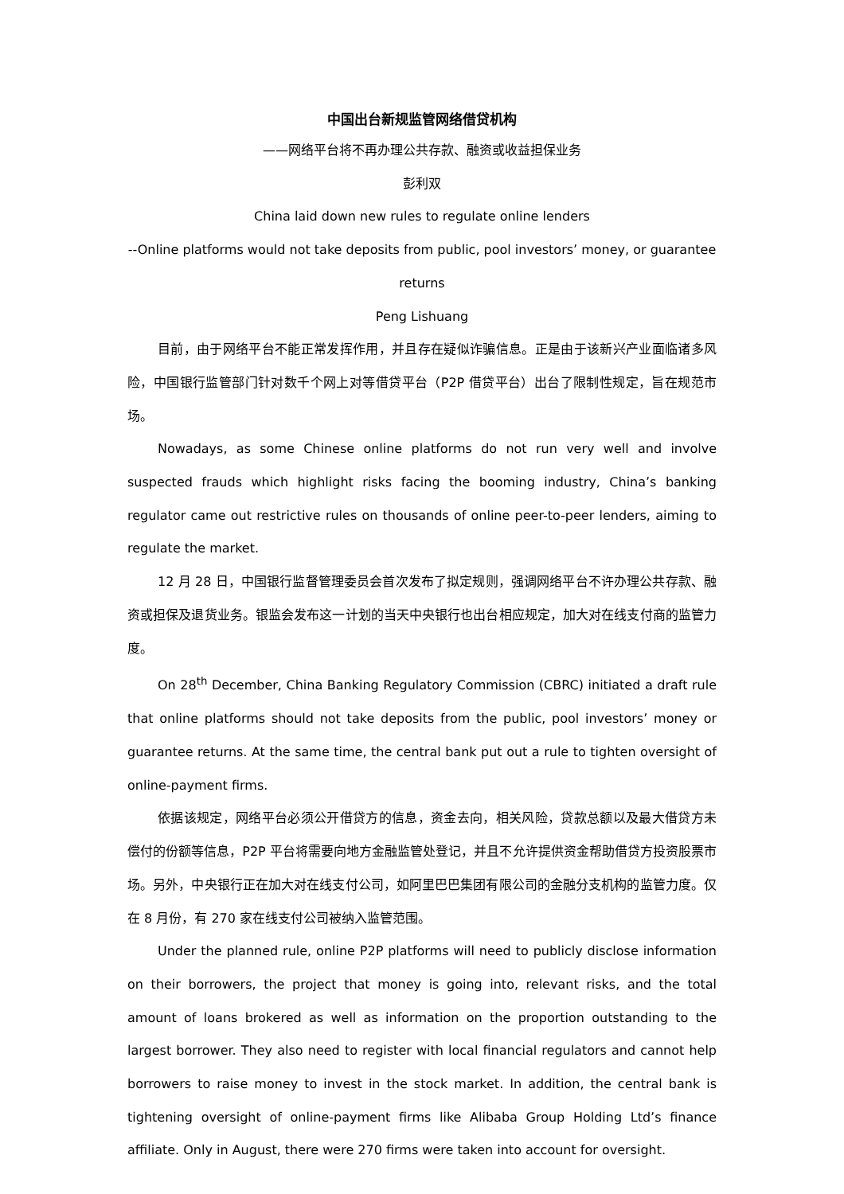中国出台新规监管网络借贷机构
——网络平台将不再办理公共存款、融资或收益担保业务
彭利双
China laid down new rules to regulate online lenders
--Online platforms would not take deposits from public, pool investors’ money, or guarantee returns
Peng Lishuang
目前，由于网络平台不能正常发挥作用，并且存在疑似诈骗信息。正是由于该新兴产业面临诸多风险，中国银行监管部门针对数千个网上对等借贷平台（P2P 借贷平台）出台了限制性规定，旨在规范市场。
Nowadays, as some Chinese online platforms do not run very well and involve suspected frauds which highlight risks facing the booming industry, China’s banking regulator came out restrictive rules on thousands of online peer-to-peer lenders, aiming to regulate the market.
12 月 28 日，中国银行监督管理委员会首次发布了拟定规则，强调网络平台不许办理公共存款、融资或担保及退货业务。银监会发布这一计划的当天中央银行也出台相应规定，加大对在线支付商的监管力度。
On 28<sup>th</sup> December, China Banking Regulatory Commission (CBRC) initiated a draft rule that online platforms should not take deposits from the public, pool investors’ money or guarantee returns. At the same time, the central bank put out a rule to tighten oversight of online-payment firms.
依据该规定，网络平台必须公开借贷方的信息，资金去向，相关风险，贷款总额以及最大借贷方未偿付的份额等信息，P2P 平台将需要向地方金融监管处登记，并且不允许提供资金帮助借贷方投资股票市场。另外，中央银行正在加大对在线支付公司，如阿里巴巴集团有限公司的金融分支机构的监管力度。仅在 8 月份，有 270 家在线支付公司被纳入监管范围。
Under the planned rule, online P2P platforms will need to publicly disclose information on their borrowers, the project that money is going into, relevant risks, and the total amount of loans brokered as well as information on the proportion outstanding to the largest borrower. They also need to register with local financial regulators and cannot help borrowers to raise money to invest in the stock market. In addition, the central bank is tightening oversight of online-payment firms like Alibaba Group Holding Ltd’s finance affiliate. Only in August, there were 270 firms were taken into account for oversight.